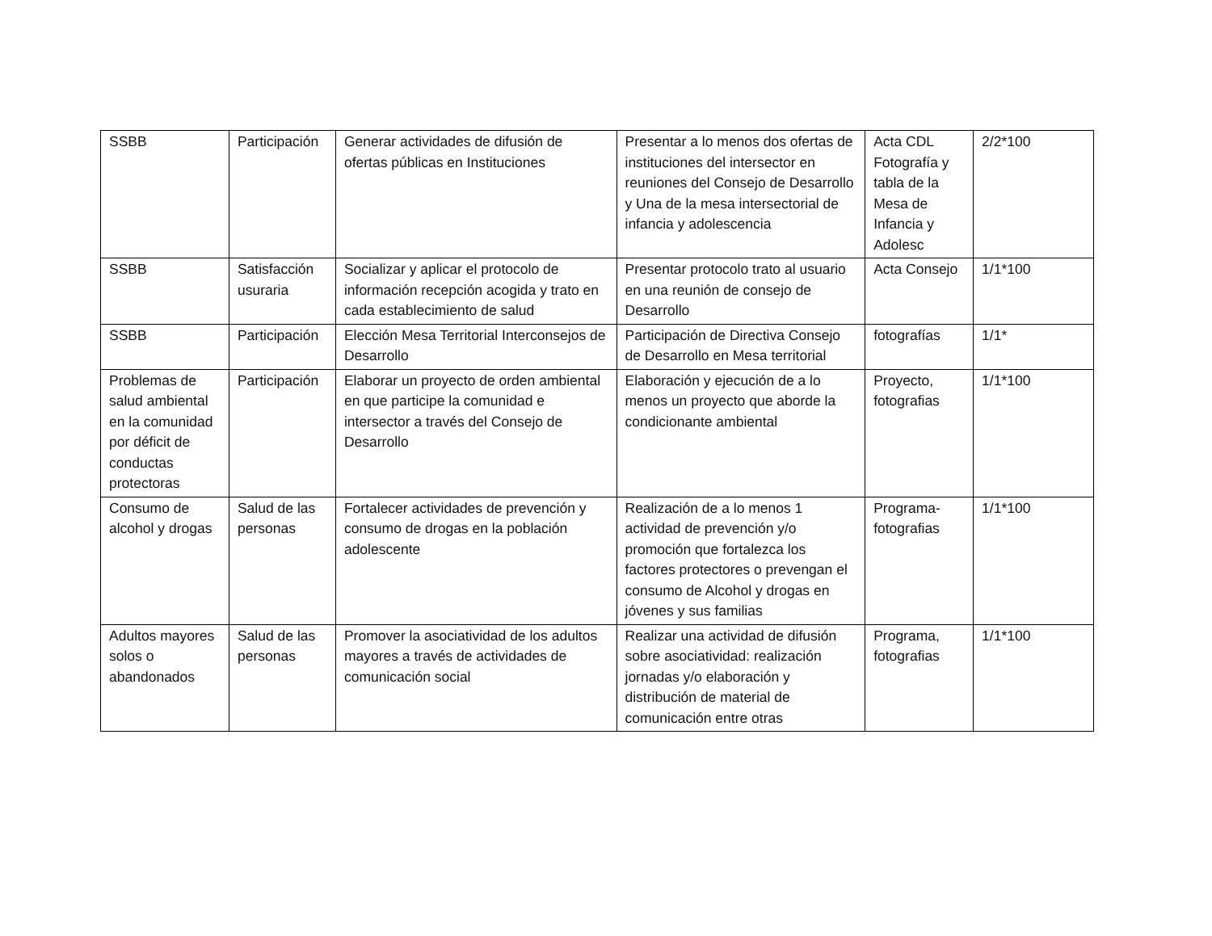| SSBB | Participación | Generar actividades de difusión de ofertas públicas en Instituciones | Presentar a lo menos dos ofertas de instituciones del intersector en reuniones del Consejo de Desarrollo y Una de la mesa intersectorial de infancia y adolescencia | Acta CDL Fotografía y tabla de la Mesa de Infancia y Adolesc | 2/2*100 |
| SSBB | Satisfacción usuraria | Socializar y aplicar el protocolo de información recepción acogida y trato en cada establecimiento de salud | Presentar protocolo trato al usuario en una reunión de consejo de Desarrollo | Acta Consejo | 1/1*100 |
| SSBB | Participación | Elección Mesa Territorial Interconsejos de Desarrollo | Participación de Directiva Consejo de Desarrollo en Mesa territorial | fotografías | 1/1* |
| Problemas de salud ambiental en la comunidad por déficit de conductas protectoras | Participación | Elaborar un proyecto de orden ambiental en que participe la comunidad e intersector a través del Consejo de Desarrollo | Elaboración y ejecución de a lo menos un proyecto que aborde la condicionante ambiental | Proyecto, fotografias | 1/1*100 |
| Consumo de alcohol y drogas | Salud de las personas | Fortalecer actividades de prevención y consumo de drogas en la población adolescente | Realización de a lo menos 1 actividad de prevención y/o promoción que fortalezca los factores protectores o prevengan el consumo de Alcohol y drogas en jóvenes y sus familias | Programa-fotografias | 1/1*100 |
| Adultos mayores solos o abandonados | Salud de las personas | Promover la asociatividad de los adultos mayores a través de actividades de comunicación social | Realizar una actividad de difusión sobre asociatividad: realización jornadas y/o elaboración y distribución de material de comunicación entre otras | Programa, fotografias | 1/1*100 |